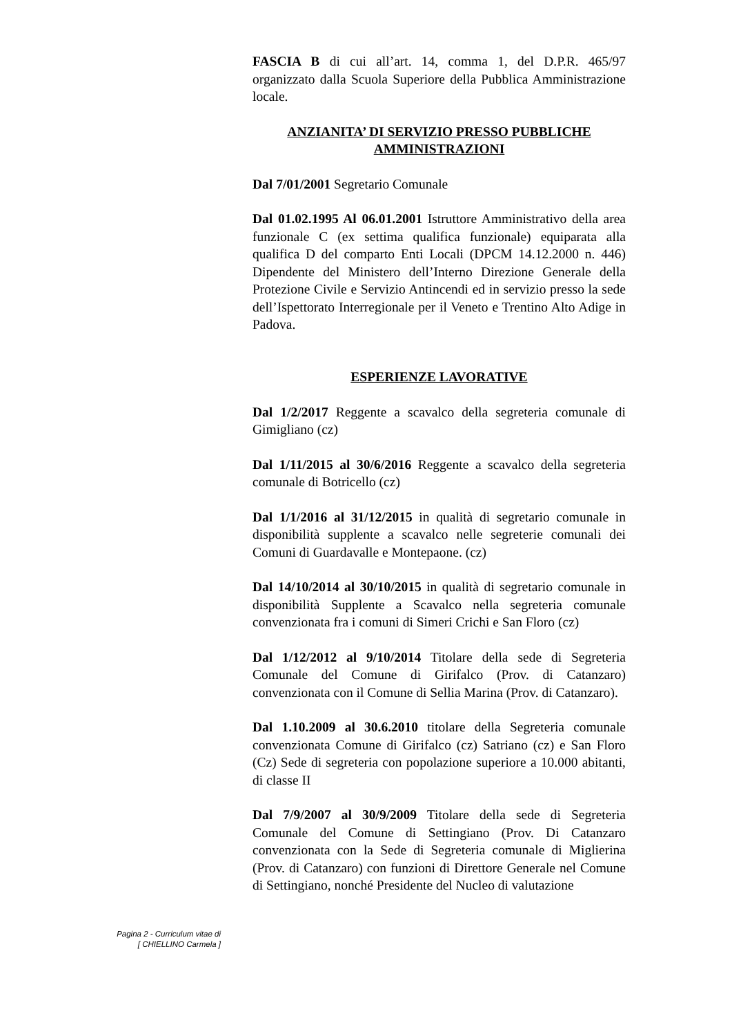FASCIA B di cui all’art. 14, comma 1, del D.P.R. 465/97 organizzato dalla Scuola Superiore della Pubblica Amministrazione locale.
ANZIANITA’ DI SERVIZIO PRESSO PUBBLICHE AMMINISTRAZIONI
Dal 7/01/2001 Segretario Comunale
Dal 01.02.1995 Al 06.01.2001 Istruttore Amministrativo della area funzionale C (ex settima qualifica funzionale) equiparata alla qualifica D del comparto Enti Locali (DPCM 14.12.2000 n. 446) Dipendente del Ministero dell’Interno Direzione Generale della Protezione Civile e Servizio Antincendi ed in servizio presso la sede dell’Ispettorato Interregionale per il Veneto e Trentino Alto Adige in Padova.
ESPERIENZE LAVORATIVE
Dal 1/2/2017 Reggente a scavalco della segreteria comunale di Gimigliano (cz)
Dal 1/11/2015 al 30/6/2016 Reggente a scavalco della segreteria comunale di Botricello (cz)
Dal 1/1/2016 al 31/12/2015 in qualità di segretario comunale in disponibilità supplente a scavalco nelle segreterie comunali dei Comuni di Guardavalle e Montepaone. (cz)
Dal 14/10/2014 al 30/10/2015 in qualità di segretario comunale in disponibilità Supplente a Scavalco nella segreteria comunale convenzionata fra i comuni di Simeri Crichi e San Floro (cz)
Dal 1/12/2012 al 9/10/2014 Titolare della sede di Segreteria Comunale del Comune di Girifalco (Prov. di Catanzaro) convenzionata con il Comune di Sellia Marina (Prov. di Catanzaro).
Dal 1.10.2009 al 30.6.2010 titolare della Segreteria comunale convenzionata Comune di Girifalco (cz) Satriano (cz) e San Floro (Cz) Sede di segreteria con popolazione superiore a 10.000 abitanti, di classe II
Dal 7/9/2007 al 30/9/2009 Titolare della sede di Segreteria Comunale del Comune di Settingiano (Prov. Di Catanzaro convenzionata con la Sede di Segreteria comunale di Miglierina (Prov. di Catanzaro) con funzioni di Direttore Generale nel Comune di Settingiano, nonché Presidente del Nucleo di valutazione
Pagina 2 - Curriculum vitae di
[ CHIELLINO Carmela ]